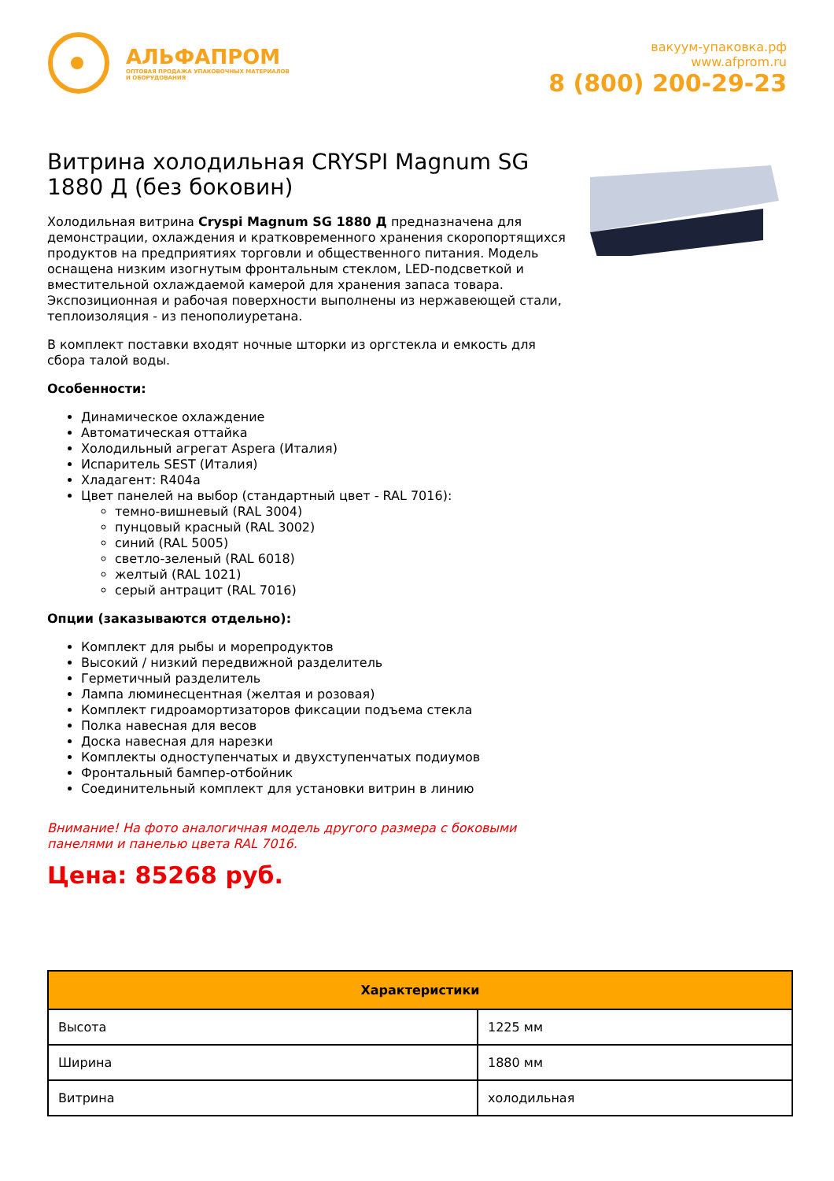АЛЬФАПРОМ
ОПТОВАЯ ПРОДАЖА УПАКОВОЧНЫХ МАТЕРИАЛОВ
И ОБОРУДОВАНИЯ
вакуум-упаковка.рф
www.afprom.ru
8 (800) 200-29-23
Витрина холодильная CRYSPI Magnum SG 1880 Д (без боковин)
Холодильная витрина Cryspi Magnum SG 1880 Д предназначена для демонстрации, охлаждения и кратковременного хранения скоропортящихся продуктов на предприятиях торговли и общественного питания. Модель оснащена низким изогнутым фронтальным стеклом, LED-подсветкой и вместительной охлаждаемой камерой для хранения запаса товара. Экспозиционная и рабочая поверхности выполнены из нержавеющей стали, теплоизоляция - из пенополиуретана.
В комплект поставки входят ночные шторки из оргстекла и емкость для сбора талой воды.
Особенности:
Динамическое охлаждение
Автоматическая оттайка
Холодильный агрегат Aspera (Италия)
Испаритель SEST (Италия)
Хладагент: R404a
Цвет панелей на выбор (стандартный цвет - RAL 7016):
темно-вишневый (RAL 3004)
пунцовый красный (RAL 3002)
синий (RAL 5005)
светло-зеленый (RAL 6018)
желтый (RAL 1021)
серый антрацит (RAL 7016)
Опции (заказываются отдельно):
Комплект для рыбы и морепродуктов
Высокий / низкий передвижной разделитель
Герметичный разделитель
Лампа люминесцентная (желтая и розовая)
Комплект гидроамортизаторов фиксации подъема стекла
Полка навесная для весов
Доска навесная для нарезки
Комплекты одноступенчатых и двухступенчатых подиумов
Фронтальный бампер-отбойник
Соединительный комплект для установки витрин в линию
Внимание! На фото аналогичная модель другого размера с боковыми панелями и панелью цвета RAL 7016.
Цена: 85268 руб.
| Характеристики | |
| --- | --- |
| Высота | 1225 мм |
| Ширина | 1880 мм |
| Витрина | холодильная |